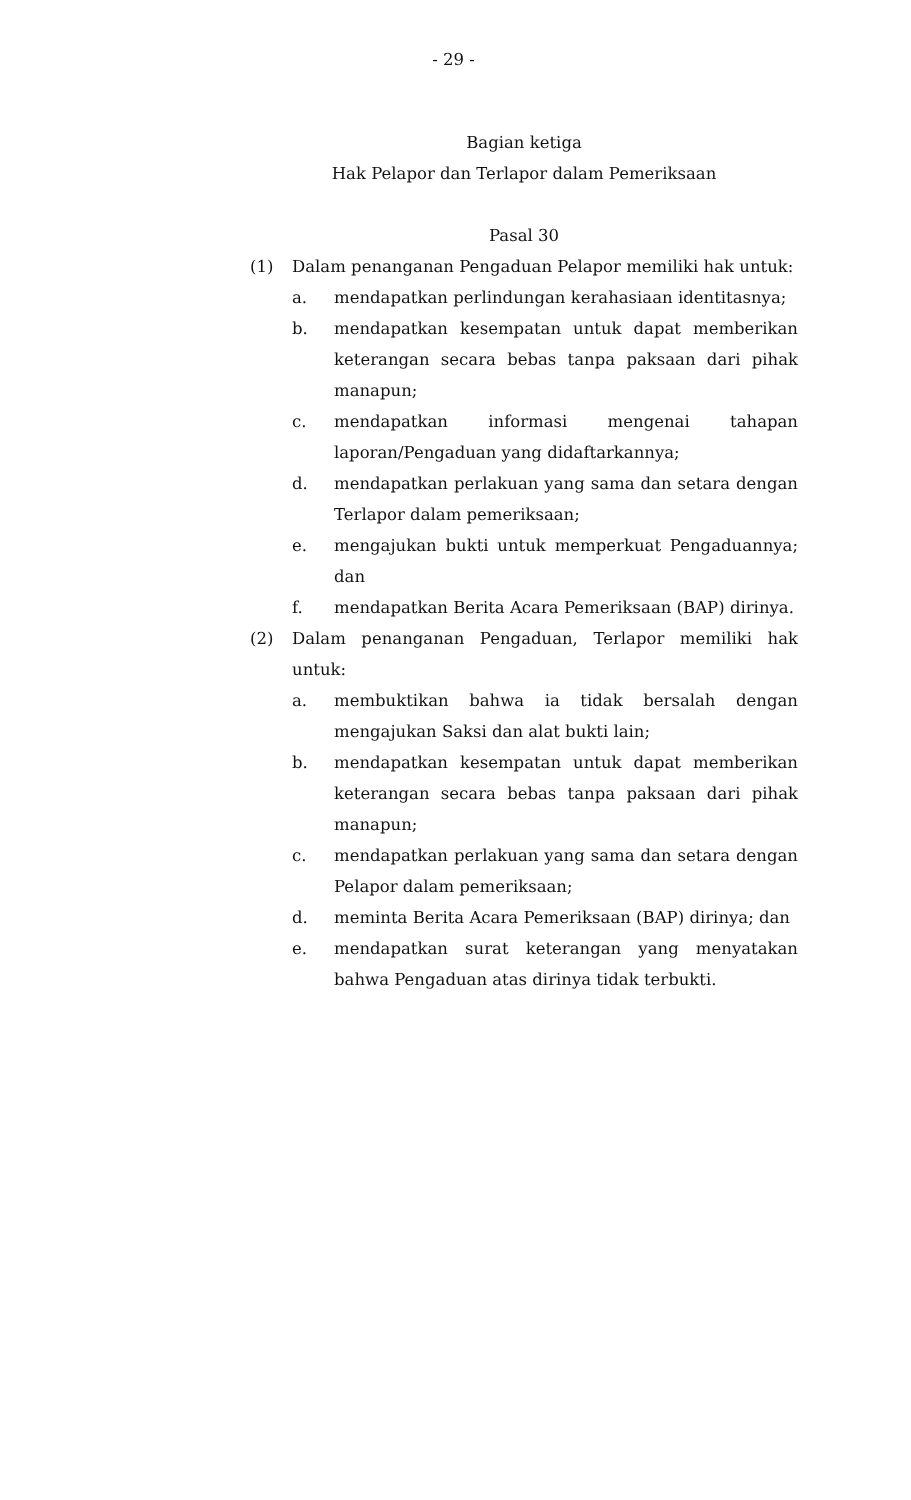- 29 -
Bagian ketiga
Hak Pelapor dan Terlapor dalam Pemeriksaan
Pasal 30
(1) Dalam penanganan Pengaduan Pelapor memiliki hak untuk:
a. mendapatkan perlindungan kerahasiaan identitasnya;
b. mendapatkan kesempatan untuk dapat memberikan keterangan secara bebas tanpa paksaan dari pihak manapun;
c. mendapatkan informasi mengenai tahapan laporan/Pengaduan yang didaftarkannya;
d. mendapatkan perlakuan yang sama dan setara dengan Terlapor dalam pemeriksaan;
e. mengajukan bukti untuk memperkuat Pengaduannya; dan
f. mendapatkan Berita Acara Pemeriksaan (BAP) dirinya.
(2) Dalam penanganan Pengaduan, Terlapor memiliki hak untuk:
a. membuktikan bahwa ia tidak bersalah dengan mengajukan Saksi dan alat bukti lain;
b. mendapatkan kesempatan untuk dapat memberikan keterangan secara bebas tanpa paksaan dari pihak manapun;
c. mendapatkan perlakuan yang sama dan setara dengan Pelapor dalam pemeriksaan;
d. meminta Berita Acara Pemeriksaan (BAP) dirinya; dan
e. mendapatkan surat keterangan yang menyatakan bahwa Pengaduan atas dirinya tidak terbukti.